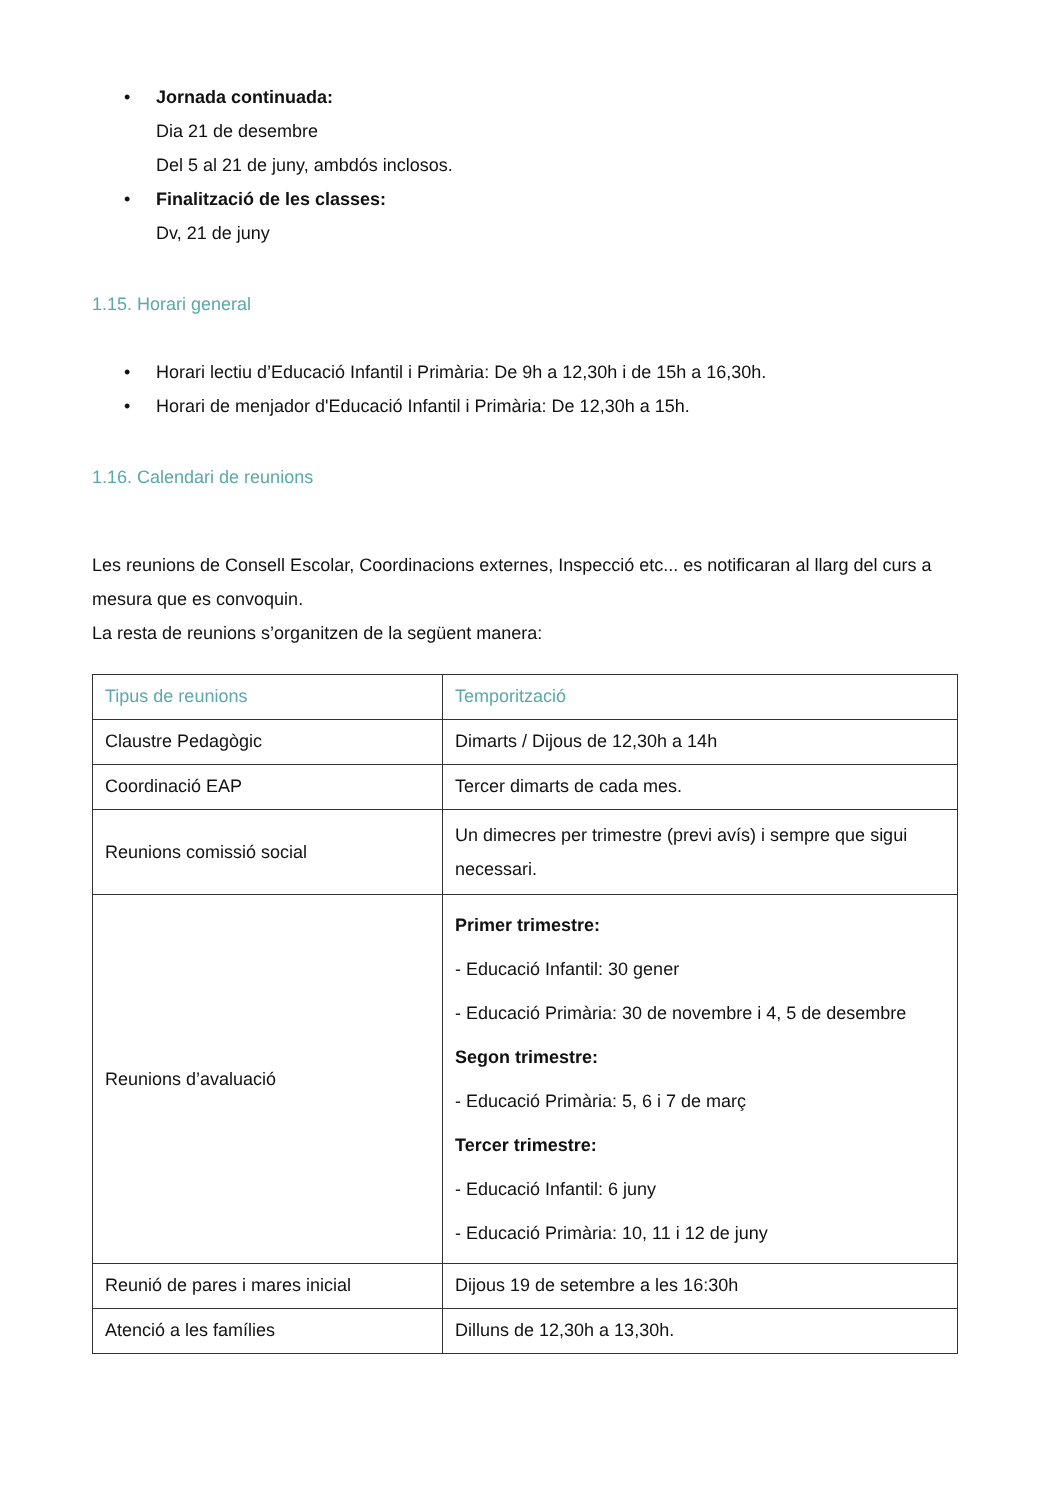• Jornada continuada:
Dia 21 de desembre
Del 5 al 21 de juny, ambdós inclosos.
• Finalització de les classes:
Dv, 21 de juny
1.15. Horari general
• Horari lectiu d’Educació Infantil i Primària: De 9h a 12,30h i de 15h a 16,30h.
• Horari de menjador d'Educació Infantil i Primària: De 12,30h a 15h.
1.16. Calendari de reunions
Les reunions de Consell Escolar, Coordinacions externes, Inspecció etc... es notificaran al llarg del curs a mesura que es convoquin.
La resta de reunions s’organitzen de la següent manera:
| Tipus de reunions | Temporització |
| --- | --- |
| Claustre Pedagògic | Dimarts / Dijous de 12,30h a 14h |
| Coordinació EAP | Tercer dimarts de cada mes. |
| Reunions comissió social | Un dimecres per trimestre (previ avís) i sempre que sigui necessari. |
| Reunions d’avaluació | Primer trimestre: - Educació Infantil: 30 gener - Educació Primària: 30 de novembre i 4, 5 de desembre Segon trimestre: - Educació Primària: 5, 6 i 7 de març Tercer trimestre: - Educació Infantil: 6 juny - Educació Primària: 10, 11 i 12 de juny |
| Reunió de pares i mares inicial | Dijous 19 de setembre a les 16:30h |
| Atenció a les famílies | Dilluns de 12,30h a 13,30h. |